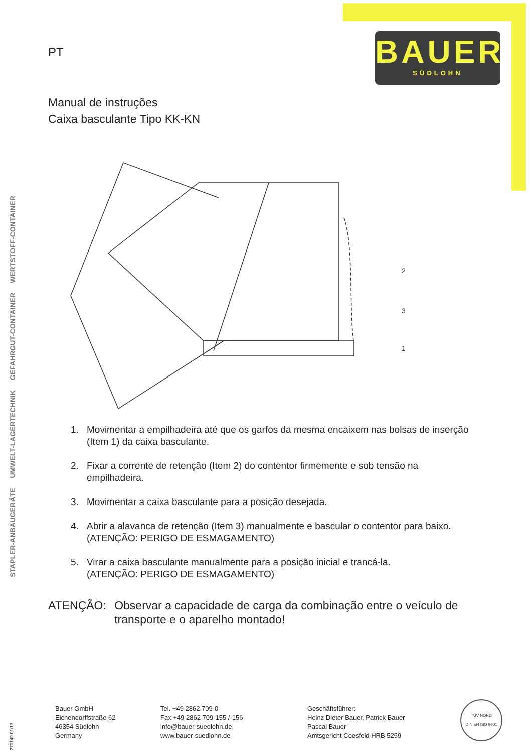BAUER
SÜDLOHN
STAPLER-ANBAUGERÄTE
UMWELT-LAGERTECHNIK
GEFAHRGUT-CONTAINER
WERTSTOFF-CONTAINER
PT
Manual de instruções
Caixa basculante Tipo KK-KN
2
3
1
1. Movimentar a empilhadeira até que os garfos da mesma encaixem nas bolsas de inserção (Item 1) da caixa basculante.
2. Fixar a corrente de retenção (Item 2) do contentor firmemente e sob tensão na empilhadeira.
3. Movimentar a caixa basculante para a posição desejada.
4. Abrir a alavanca de retenção (Item 3) manualmente e bascular o contentor para baixo.
(ATENÇÃO: PERIGO DE ESMAGAMENTO)
5. Virar a caixa basculante manualmente para a posição inicial e trancá-la.
(ATENÇÃO: PERIGO DE ESMAGAMENTO)
ATENÇÃO: Observar a capacidade de carga da combinação entre o veículo de transporte e o aparelho montado!
270149 01/13
Bauer GmbH
Eichendorffstraße 62
46354 Südlohn
Germany
Tel. +49 2862 709-0
Fax +49 2862 709-155 /-156
info@bauer-suedlohn.de
www.bauer-suedlohn.de
Geschäftsführer:
Heinz Dieter Bauer, Patrick Bauer
Pascal Bauer
Amtsgericht Coesfeld HRB 5259
TÜV NORD
DIN EN ISO 9001